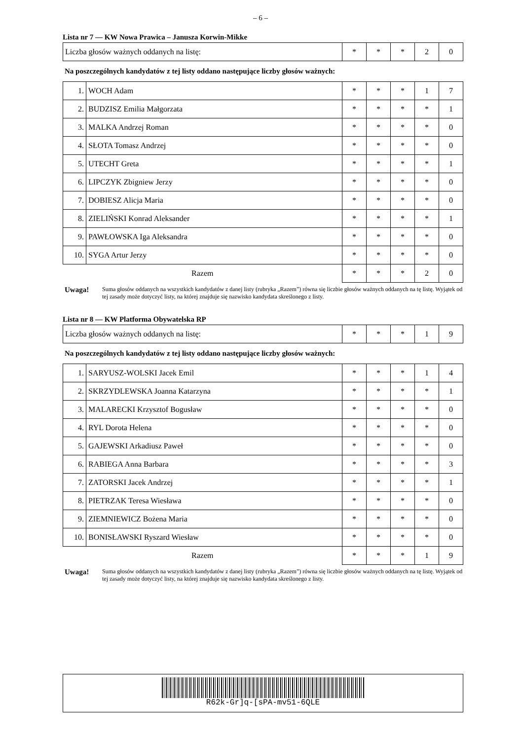– 6 –
Lista nr 7 — KW Nowa Prawica – Janusza Korwin-Mikke
| Liczba głosów ważnych oddanych na listę: | * | * | * | 2 | 0 |
Na poszczególnych kandydatów z tej listy oddano następujące liczby głosów ważnych:
| 1. | WOCH Adam | * | * | * | 1 | 7 |
| 2. | BUDZISZ Emilia Małgorzata | * | * | * | * | 1 |
| 3. | MALKA Andrzej Roman | * | * | * | * | 0 |
| 4. | SŁOTA Tomasz Andrzej | * | * | * | * | 0 |
| 5. | UTECHT Greta | * | * | * | * | 1 |
| 6. | LIPCZYK Zbigniew Jerzy | * | * | * | * | 0 |
| 7. | DOBIESZ Alicja Maria | * | * | * | * | 0 |
| 8. | ZIELIŃSKI Konrad Aleksander | * | * | * | * | 1 |
| 9. | PAWŁOWSKA Iga Aleksandra | * | * | * | * | 0 |
| 10. | SYGA Artur Jerzy | * | * | * | * | 0 |
| Razem | | * | * | * | 2 | 0 |
Uwaga! Suma głosów oddanych na wszystkich kandydatów z danej listy (rubryka „Razem”) równa się liczbie głosów ważnych oddanych na tę listę. Wyjątek od tej zasady może dotyczyć listy, na której znajduje się nazwisko kandydata skreślonego z listy.
Lista nr 8 — KW Platforma Obywatelska RP
| Liczba głosów ważnych oddanych na listę: | * | * | * | 1 | 9 |
Na poszczególnych kandydatów z tej listy oddano następujące liczby głosów ważnych:
| 1. | SARYUSZ-WOLSKI Jacek Emil | * | * | * | 1 | 4 |
| 2. | SKRZYDLEWSKA Joanna Katarzyna | * | * | * | * | 1 |
| 3. | MALARECKI Krzysztof Bogusław | * | * | * | * | 0 |
| 4. | RYL Dorota Helena | * | * | * | * | 0 |
| 5. | GAJEWSKI Arkadiusz Paweł | * | * | * | * | 0 |
| 6. | RABIEGA Anna Barbara | * | * | * | * | 3 |
| 7. | ZATORSKI Jacek Andrzej | * | * | * | * | 1 |
| 8. | PIETRZAK Teresa Wiesława | * | * | * | * | 0 |
| 9. | ZIEMNIEWICZ Bożena Maria | * | * | * | * | 0 |
| 10. | BONISŁAWSKI Ryszard Wiesław | * | * | * | * | 0 |
| Razem | | * | * | * | 1 | 9 |
Uwaga! Suma głosów oddanych na wszystkich kandydatów z danej listy (rubryka „Razem”) równa się liczbie głosów ważnych oddanych na tę listę. Wyjątek od tej zasady może dotyczyć listy, na której znajduje się nazwisko kandydata skreślonego z listy.
R62k-Gr]q-[sPA-mv51-6QLE